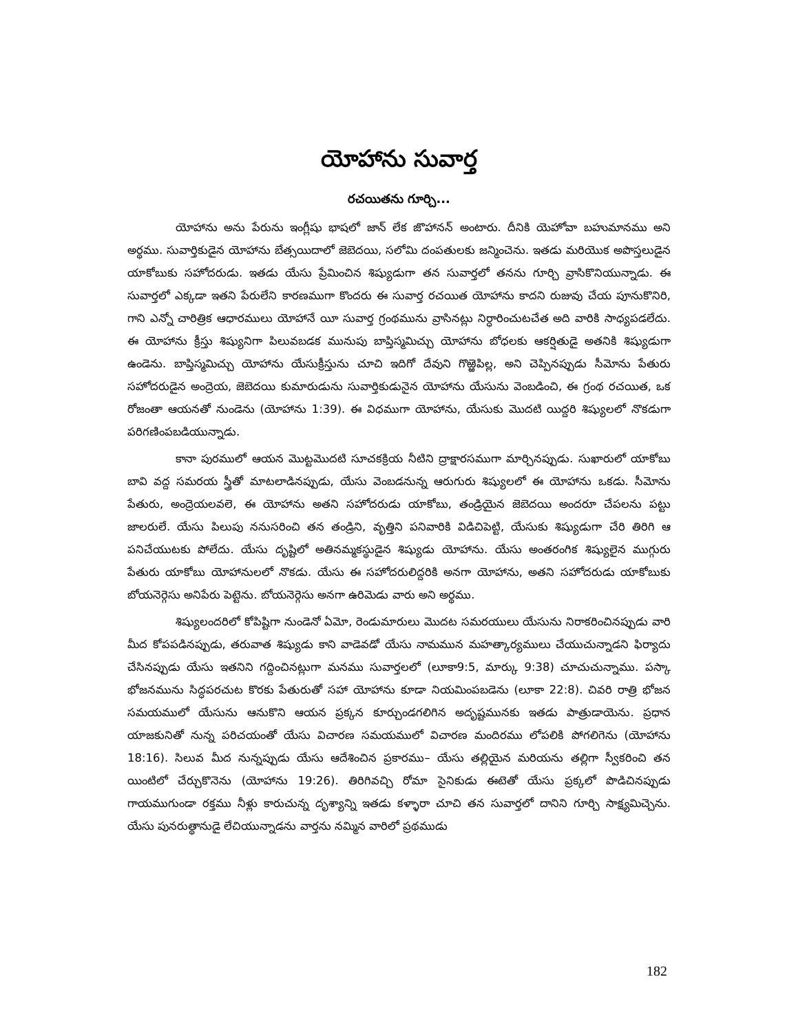యోహాను సువార్త
రచయితను గూర్చి...
యోహాను అను పేరును ఇంగ్లీషు భాషలో జాన్ లేక జొహానన్ అంటారు. దీనికి యెహోవా బహుమానము అని అర్థము. సువార్తికుడైన యోహాను బేత్సయిదాలో జెబెదయి, సలోమి దంపతులకు జన్మించెను. ఇతడు మరియొక అపొస్తలుడైన యాకోబుకు సహోదరుడు. ఇతడు యేసు ప్రేమించిన శిష్యుడుగా తన సువార్తలో తనను గూర్చి వ్రాసికొనియున్నాడు. ఈ సువార్తలో ఎక్కడా ఇతని పేరులేని కారణముగా కొందరు ఈ సువార్త రచయిత యోహాను కాదని రుజువు చేయ పూనుకొనిరి, గాని ఎన్నో చారిత్రిక ఆధారములు యోహానే యీ సువార్త గ్రంథమును వ్రాసినట్లు నిర్ధారించుటచేత అది వారికి సాధ్యపడలేదు. ఈ యోహాను క్రీస్తు శిష్యునిగా పిలువబడక మునుపు బాప్తిస్మమిచ్చు యోహాను బోధలకు ఆకర్షితుడై అతనికి శిష్యుడుగా ఉండెను. బాప్తిస్మమిచ్చు యోహాను యేసుక్రీస్తును చూచి ఇదిగో దేవుని గొఱ్ఱెపిల్ల, అని చెప్పినప్పుడు సీమోను పేతురు సహోదరుడైన అంద్రెయ, జెబెదయి కుమారుడును సువార్తికుడునైన యోహాను యేసును వెంబడించి, ఈ గ్రంథ రచయిత, ఒక రోజంతా ఆయనతో నుండెను (యోహాను 1:39). ఈ విధముగా యోహాను, యేసుకు మొదటి యిద్దరి శిష్యులలో నొకడుగా పరిగణింపబడియున్నాడు.
కానా పురములో ఆయన మొట్టమొదటి సూచకక్రియ నీటిని ద్రాక్షారసముగా మార్చినప్పుడు. సుఖారులో యాకోబు బావి వద్ద సమరయ స్త్రీతో మాటలాడినప్పుడు, యేసు వెంబడనున్న ఆరుగురు శిష్యులలో ఈ యోహాను ఒకడు. సీమోను పేతురు, అంద్రెయలవలె, ఈ యోహాను అతని సహోదరుడు యాకోబు, తండ్రియైన జెబెదయి అందరూ చేపలను పట్టు జాలరులే. యేసు పిలుపు ననుసరించి తన తండ్రిని, వృత్తిని పనివారికి విడిచిపెట్టి, యేసుకు శిష్యుడుగా చేరి తిరిగి ఆ పనిచేయుటకు పోలేదు. యేసు దృష్టిలో అతినమ్మకస్థుడైన శిష్యుడు యోహాను. యేసు అంతరంగిక శిష్యులైన ముగ్గురు పేతురు యాకోబు యోహానులలో నొకడు. యేసు ఈ సహోదరులిద్దరికి అనగా యోహాను, అతని సహోదరుడు యాకోబుకు బోయనెర్గెసు అనిపేరు పెట్టెను. బోయనెర్గెసు అనగా ఉరిమెడు వారు అని అర్థము.
శిష్యులందరిలో కోపిష్టిగా నుండెనో ఏమో, రెండుమారులు మొదట సమరయులు యేసును నిరాకరించినప్పుడు వారి మీద కోపపడినప్పుడు, తరువాత శిష్యుడు కాని వాడెవడో యేసు నామమున మహత్కార్యములు చేయుచున్నాడని ఫిర్యాదు చేసినప్పుడు యేసు ఇతనిని గద్దించినట్లుగా మనము సువార్తలలో (లూకా9:5, మార్కు 9:38) చూచుచున్నాము. పస్కా భోజనమును సిద్ధపరచుట కొరకు పేతురుతో సహా యోహాను కూడా నియమింపబడెను (లూకా 22:8). చివరి రాత్రి భోజన సమయములో యేసును ఆనుకొని ఆయన ప్రక్కన కూర్చుండగలిగిన అదృష్టమునకు ఇతడు పాత్రుడాయెను. ప్రధాన యాజకునితో నున్న పరిచయంతో యేసు విచారణ సమయములో విచారణ మందిరము లోపలికి పోగలిగెను (యోహాను 18:16). సిలువ మీద నున్నప్పుడు యేసు ఆదేశించిన ప్రకారము– యేసు తల్లియైన మరియను తల్లిగా స్వీకరించి తన యింటిలో చేర్చుకొనెను (యోహాను 19:26). తిరిగివచ్చి రోమా సైనికుడు ఈటెతో యేసు ప్రక్కలో పొడిచినప్పుడు గాయముగుండా రక్తము నీళ్లు కారుచున్న దృశ్యాన్ని ఇతడు కళ్ళారా చూచి తన సువార్తలో దానిని గూర్చి సాక్ష్యమిచ్చెను. యేసు పునరుత్థానుడై లేచియున్నాడను వార్తను నమ్మిన వారిలో ప్రథముడు
182